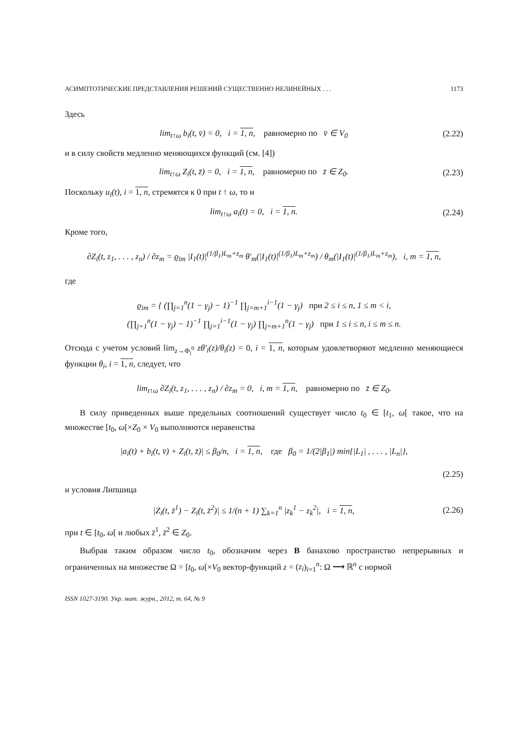АСИМПТОТИЧЕСКИЕ ПРЕДСТАВЛЕНИЯ РЕШЕНИЙ СУЩЕСТВЕННО НЕЛИНЕЙНЫХ . . . 1173
Здесь
lim<sub>t↑ω</sub> b<sub>i</sub>(t, v̄) = 0, i = 1, n, равномерно по v̄ ∈ V<sub>0</sub> (2.22)
и в силу свойств медленно меняющихся функций (см. [4])
lim<sub>t↑ω</sub> Z<sub>i</sub>(t, z̄) = 0, i = 1, n, равномерно по z̄ ∈ Z<sub>0</sub>. (2.23)
Поскольку u<sub>i</sub>(t), i = 1, n, стремятся к 0 при t ↑ ω, то и
lim<sub>t↑ω</sub> a<sub>i</sub>(t) = 0, i = 1, n. (2.24)
Кроме того,
∂Z<sub>i</sub>(t, z<sub>1</sub>, . . . , z<sub>n</sub>) / ∂z<sub>m</sub> = ϱ<sub>im</sub> |I<sub>1</sub>(t)|<sup>(1/β<sub>1</sub>)L<sub>m</sub>+z<sub>m</sub></sup> θ′<sub>m</sub>(|I<sub>1</sub>(t)|<sup>(1/β<sub>1</sub>)L<sub>m</sub>+z<sub>m</sub></sup>) / θ<sub>m</sub>(|I<sub>1</sub>(t)|<sup>(1/β<sub>1</sub>)L<sub>m</sub>+z<sub>m</sub></sup>), i, m = 1, n,
где
ϱ<sub>im</sub> = { (∏<sub>j=1</sub><sup>n</sup>(1 − γ<sub>j</sub>) − 1)<sup>−1</sup> ∏<sub>j=m+1</sub><sup>i−1</sup>(1 − γ<sub>j</sub>) при 2 ≤ i ≤ n, 1 ≤ m < i,
(∏<sub>j=1</sub><sup>n</sup>(1 − γ<sub>j</sub>) − 1)<sup>−1</sup> ∏<sub>j=1</sub><sup>i−1</sup>(1 − γ<sub>j</sub>) ∏<sub>j=m+1</sub><sup>n</sup>(1 − γ<sub>j</sub>) при 1 ≤ i ≤ n, i ≤ m ≤ n.
Отсюда с учетом условий lim<sub>z→Φ<sub>i</sub><sup>0</sup></sub> zθ′<sub>i</sub>(z)/θ<sub>i</sub>(z) = 0, i = 1, n, которым удовлетворяют медленно меняющиеся функции θ<sub>i</sub>, i = 1, n, следует, что
lim<sub>t↑ω</sub> ∂Z<sub>i</sub>(t, z<sub>1</sub>, . . . , z<sub>n</sub>) / ∂z<sub>m</sub> = 0, i, m = 1, n, равномерно по z̄ ∈ Z<sub>0</sub>.
В силу приведенных выше предельных соотношений существует число t<sub>0</sub> ∈ [t<sub>1</sub>, ω[ такое, что на множестве [t<sub>0</sub>, ω[×Z<sub>0</sub> × V<sub>0</sub> выполняются неравенства
|a<sub>i</sub>(t) + b<sub>i</sub>(t, v̄) + Z<sub>i</sub>(t, z̄)| ≤ β<sub>0</sub>/n, i = 1, n, где β<sub>0</sub> = 1/(2|β<sub>1</sub>|) min{|L<sub>1</sub>| , . . . , |L<sub>n</sub>|},
(2.25)
и условия Липшица
|Z<sub>i</sub>(t, z̄<sup>1</sup>) − Z<sub>i</sub>(t, z̄<sup>2</sup>)| ≤ 1/(n + 1) ∑<sub>k=1</sub><sup>n</sup> |z<sub>k</sub><sup>1</sup> − z<sub>k</sub><sup>2</sup>|, i = 1, n, (2.26)
при t ∈ [t<sub>0</sub>, ω[ и любых z̄<sup>1</sup>, z̄<sup>2</sup> ∈ Z<sub>0</sub>.
Выбрав таким образом число t<sub>0</sub>, обозначим через B банахово пространство непрерывных и ограниченных на множестве Ω = [t<sub>0</sub>, ω[×V<sub>0</sub> вектор-функций z = (z<sub>i</sub>)<sub>i=1</sub><sup>n</sup>: Ω ⟶ ℝ<sup>n</sup> с нормой
ISSN 1027-3190. Укр. мат. журн., 2012, т. 64, № 9